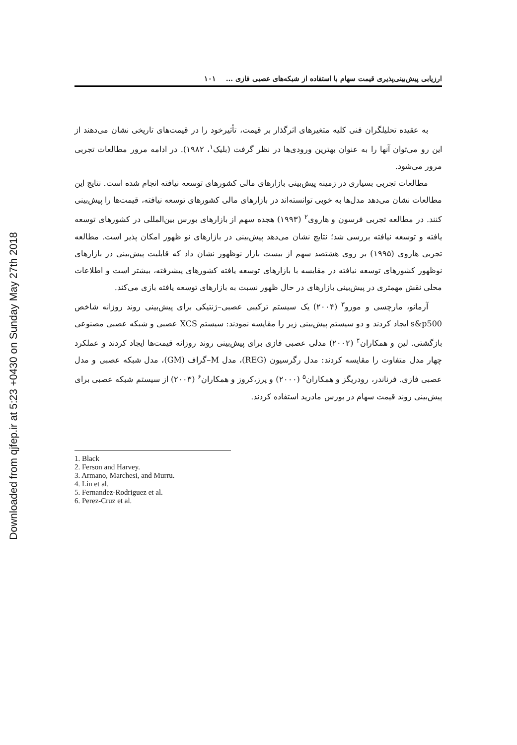Downloaded from qjfep.ir at 5:23 +0430 on Sunday May 27th 2018
ارزیابی پیش‌بینی‌پذیری قیمت سهام با استفاده از شبکه‌های عصبی فازی ... ۱۰۱
به عقیده تحلیلگران فنی کلیه متغیرهای اثرگذار بر قیمت، تأثیرخود را در قیمت‌های تاریخی نشان می‌دهند از این رو می‌توان آنها را به عنوان بهترین ورودی‌ها در نظر گرفت (بلیک<sup>۱</sup>، ۱۹۸۲). در ادامه مرور مطالعات تجربی مرور می‌شود.
مطالعات تجربی بسیاری در زمینه پیش‌بینی بازارهای مالی کشورهای توسعه نیافته انجام شده است. نتایج این مطالعات نشان می‌دهد مدل‌ها به خوبی توانسته‌اند در بازارهای مالی کشورهای توسعه نیافته، قیمت‌ها را پیش‌بینی کنند. در مطالعه تجربی فرسون و هاروی<sup>۲</sup> (۱۹۹۳) هجده سهم از بازارهای بورس بین‌المللی در کشورهای توسعه یافته و توسعه نیافته بررسی شد؛ نتایج نشان می‌دهد پیش‌بینی در بازارهای نو ظهور امکان پذیر است. مطالعه تجربی هاروی (۱۹۹۵) بر روی هشتصد سهم از بیست بازار نوظهور نشان داد که قابلیت پیش‌بینی در بازارهای نوظهور کشورهای توسعه نیافته در مقایسه با بازارهای توسعه یافته کشورهای پیشرفته، بیشتر است و اطلاعات محلی نقش مهمتری در پیش‌بینی بازارهای در حال ظهور نسبت به بازارهای توسعه یافته بازی می‌کند.
آرمانو، مارچسی و مورو<sup>۳</sup> (۲۰۰۴) یک سیستم ترکیبی عصبی–ژنتیکی برای پیش‌بینی روند روزانه شاخص s&p500 ایجاد کردند و دو سیستم پیش‌بینی زیر را مقایسه نمودند: سیستم XCS عصبی و شبکه عصبی مصنوعی بازگشتی. لین و همکاران<sup>۴</sup> (۲۰۰۲) مدلی عصبی فازی برای پیش‌بینی روند روزانه قیمت‌ها ایجاد کردند و عملکرد چهار مدل متفاوت را مقایسه کردند: مدل رگرسیون (REG)، مدل M–گراف (GM)، مدل شبکه عصبی و مدل عصبی فازی. فرناندر، رودریگز و همکاران<sup>۵</sup> (۲۰۰۰) و پرز،کروز و همکاران<sup>۶</sup> (۲۰۰۳) از سیستم شبکه عصبی برای پیش‌بینی روند قیمت سهام در بورس مادرید استفاده کردند.
1. Black
2. Ferson and Harvey.
3. Armano, Marchesi, and Murru.
4. Lin et al.
5. Fernandez-Rodriguez et al.
6. Perez-Cruz et al.